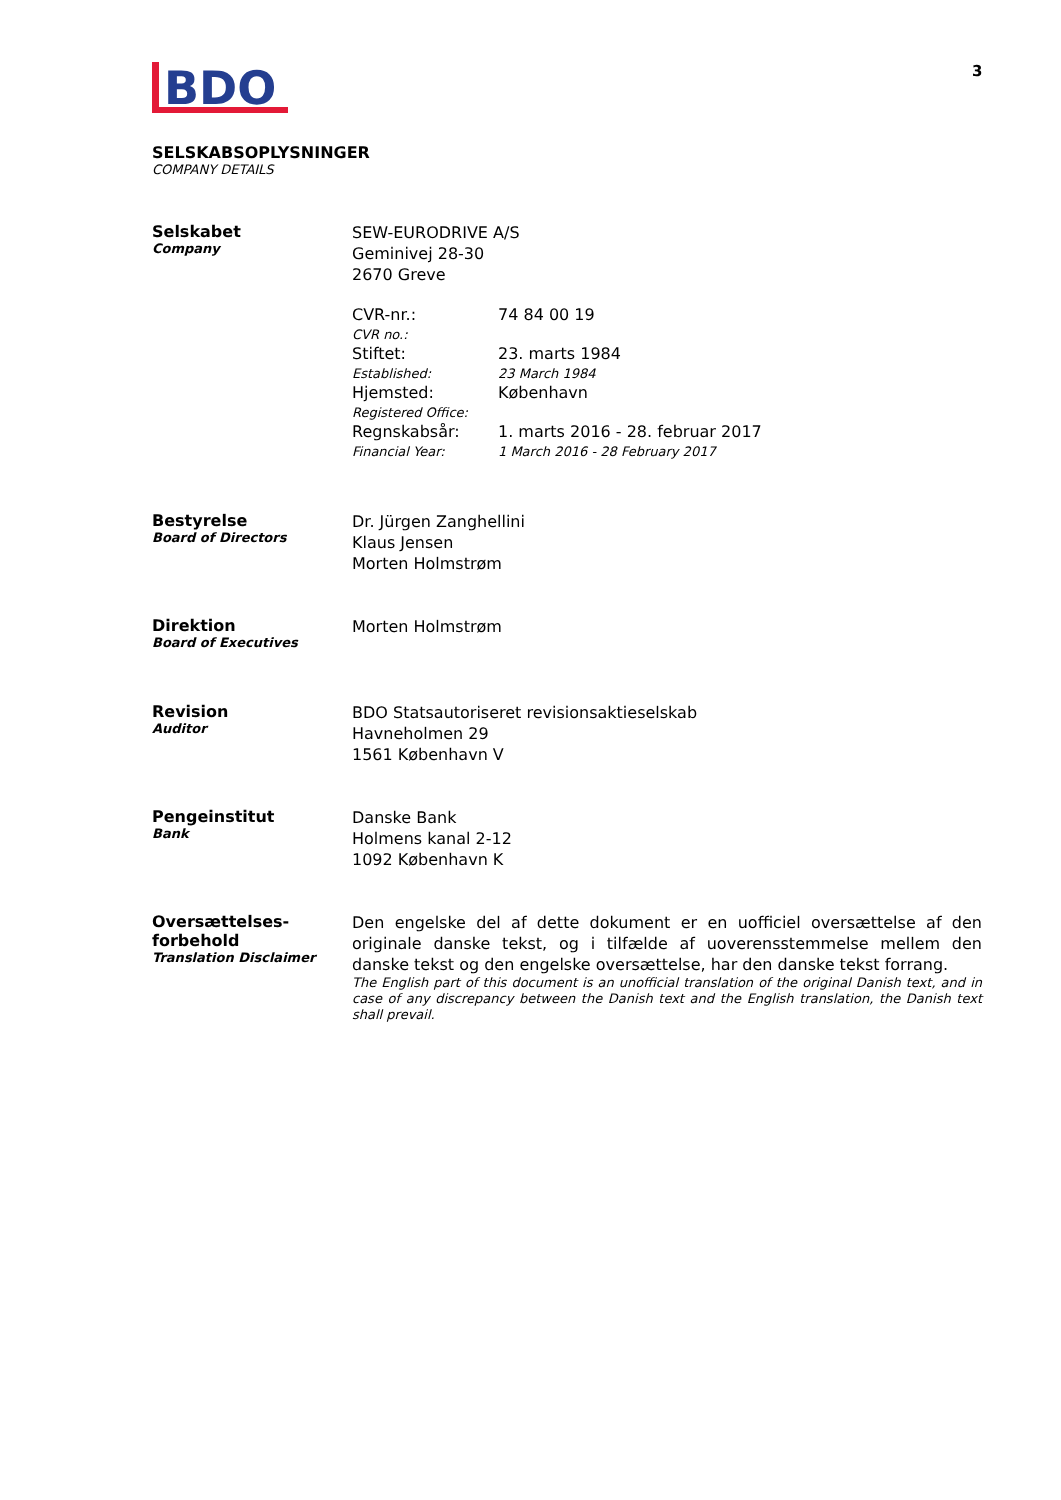BDO
3
SELSKABSOPLYSNINGER
COMPANY DETAILS
Selskabet
Company
SEW-EURODRIVE A/S
Geminivej 28-30
2670 Greve
| CVR-nr.: CVR no.: | 74 84 00 19 |
| Stiftet: Established: | 23. marts 1984 23 March 1984 |
| Hjemsted: Registered Office: | København |
| Regnskabsår: Financial Year: | 1. marts 2016 - 28. februar 2017 1 March 2016 - 28 February 2017 |
Bestyrelse
Board of Directors
Dr. Jürgen Zanghellini
Klaus Jensen
Morten Holmstrøm
Direktion
Board of Executives
Morten Holmstrøm
Revision
Auditor
BDO Statsautoriseret revisionsaktieselskab
Havneholmen 29
1561 København V
Pengeinstitut
Bank
Danske Bank
Holmens kanal 2-12
1092 København K
Oversættelses-
forbehold
Translation Disclaimer
Den engelske del af dette dokument er en uofficiel oversættelse af den originale danske tekst, og i tilfælde af uoverensstemmelse mellem den danske tekst og den engelske oversættelse, har den danske tekst forrang.
The English part of this document is an unofficial translation of the original Danish text, and in case of any discrepancy between the Danish text and the English translation, the Danish text shall prevail.